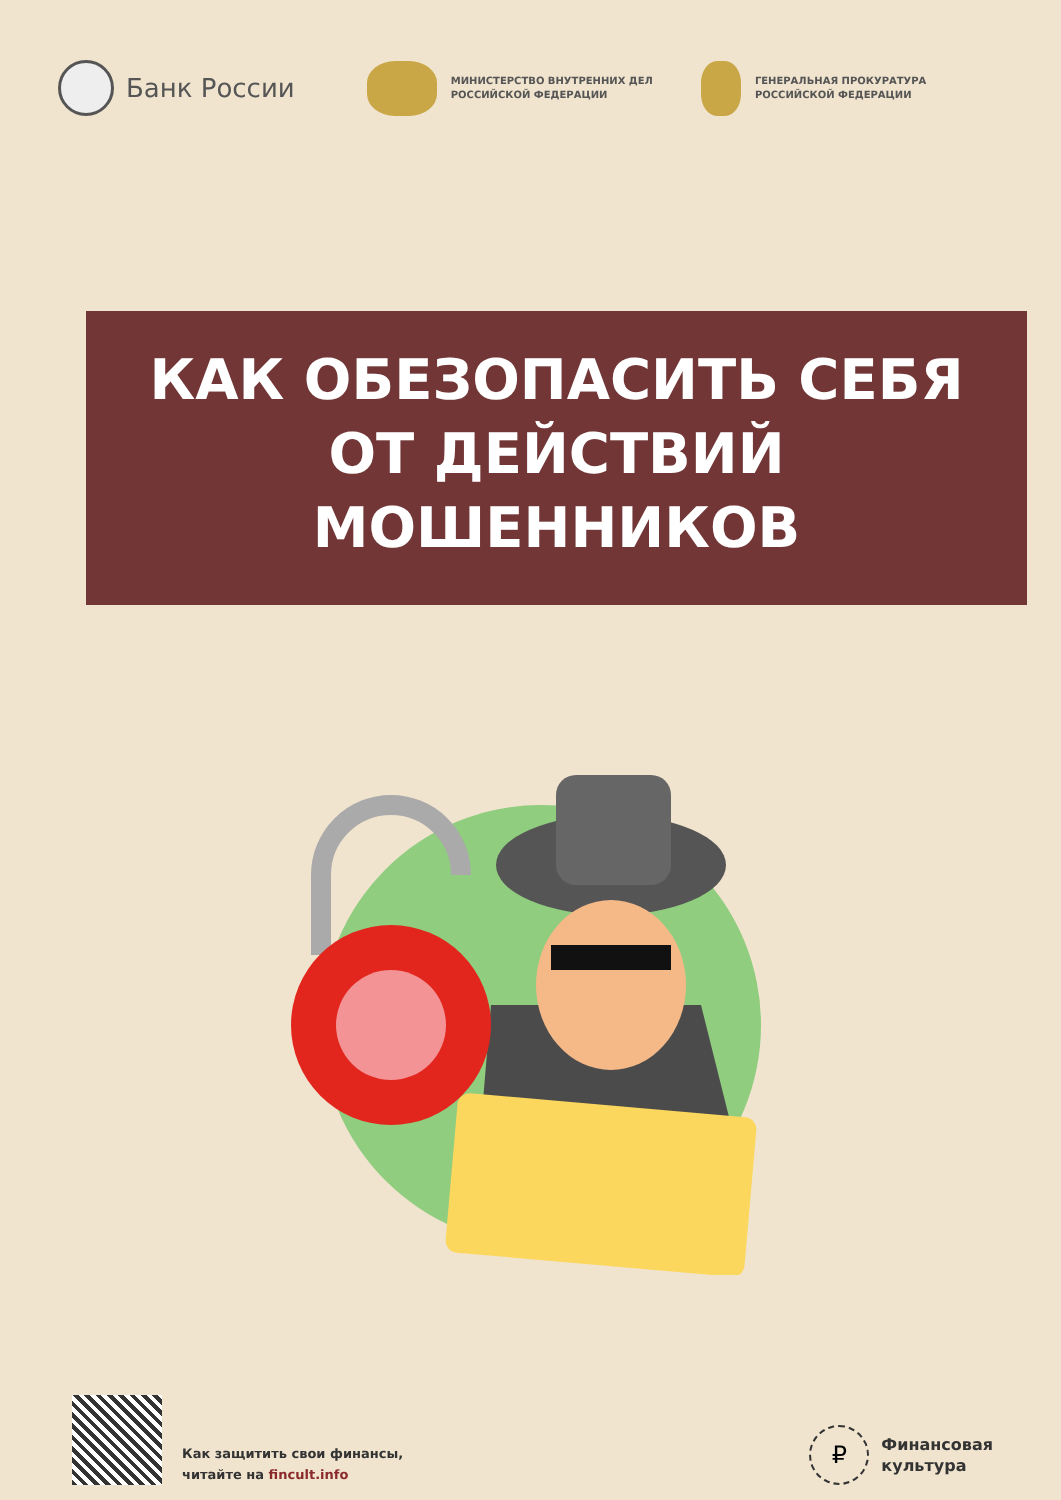Банк России
МИНИСТЕРСТВО ВНУТРЕННИХ ДЕЛ
РОССИЙСКОЙ ФЕДЕРАЦИИ
ГЕНЕРАЛЬНАЯ ПРОКУРАТУРА
РОССИЙСКОЙ ФЕДЕРАЦИИ
КАК ОБЕЗОПАСИТЬ СЕБЯ
ОТ ДЕЙСТВИЙ
МОШЕННИКОВ
Как защитить свои финансы,
читайте на fincult.info
₽
Финансовая
культура